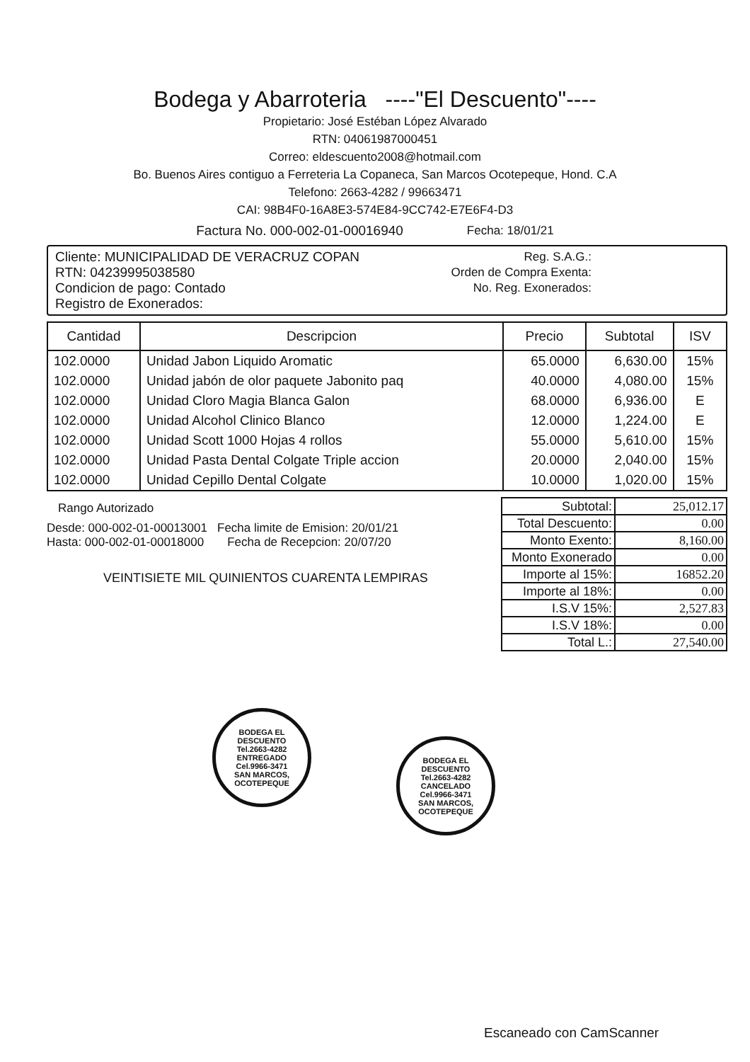Bodega y Abarroteria ----"El Descuento"----
Propietario: José Estéban López Alvarado
RTN: 04061987000451
Correo: eldescuento2008@hotmail.com
Bo. Buenos Aires contiguo a Ferreteria La Copaneca, San Marcos Ocotepeque, Hond. C.A
Telefono: 2663-4282 / 99663471
CAI: 98B4F0-16A8E3-574E84-9CC742-E7E6F4-D3
Factura No. 000-002-01-00016940 Fecha: 18/01/21
Cliente: MUNICIPALIDAD DE VERACRUZ COPAN
RTN: 04239995038580
Condicion de pago: Contado
Registro de Exonerados:
Reg. S.A.G.:
Orden de Compra Exenta:
No. Reg. Exonerados:
| Cantidad | Descripcion | Precio | Subtotal | ISV |
| --- | --- | --- | --- | --- |
| 102.0000 | Unidad Jabon Liquido Aromatic | 65.0000 | 6,630.00 | 15% |
| 102.0000 | Unidad jabón de olor paquete Jabonito paq | 40.0000 | 4,080.00 | 15% |
| 102.0000 | Unidad Cloro Magia Blanca Galon | 68.0000 | 6,936.00 | E |
| 102.0000 | Unidad Alcohol Clinico Blanco | 12.0000 | 1,224.00 | E |
| 102.0000 | Unidad Scott 1000 Hojas 4 rollos | 55.0000 | 5,610.00 | 15% |
| 102.0000 | Unidad Pasta Dental Colgate Triple accion | 20.0000 | 2,040.00 | 15% |
| 102.0000 | Unidad Cepillo Dental Colgate | 10.0000 | 1,020.00 | 15% |
Rango Autorizado
Desde: 000-002-01-00013001 Fecha limite de Emision: 20/01/21
Hasta: 000-002-01-00018000 Fecha de Recepcion: 20/07/20
VEINTISIETE MIL QUINIENTOS CUARENTA LEMPIRAS
| Subtotal: | 25,012.17 |
| Total Descuento: | 0.00 |
| Monto Exento: | 8,160.00 |
| Monto Exonerado | 0.00 |
| Importe al 15%: | 16852.20 |
| Importe al 18%: | 0.00 |
| I.S.V 15%: | 2,527.83 |
| I.S.V 18%: | 0.00 |
| Total L.: | 27,540.00 |
BODEGA EL DESCUENTO
Tel.2663-4282
ENTREGADO
Cel.9966-3471
SAN MARCOS, OCOTEPEQUE
BODEGA EL DESCUENTO
Tel.2663-4282
CANCELADO
Cel.9966-3471
SAN MARCOS, OCOTEPEQUE
Escaneado con CamScanner